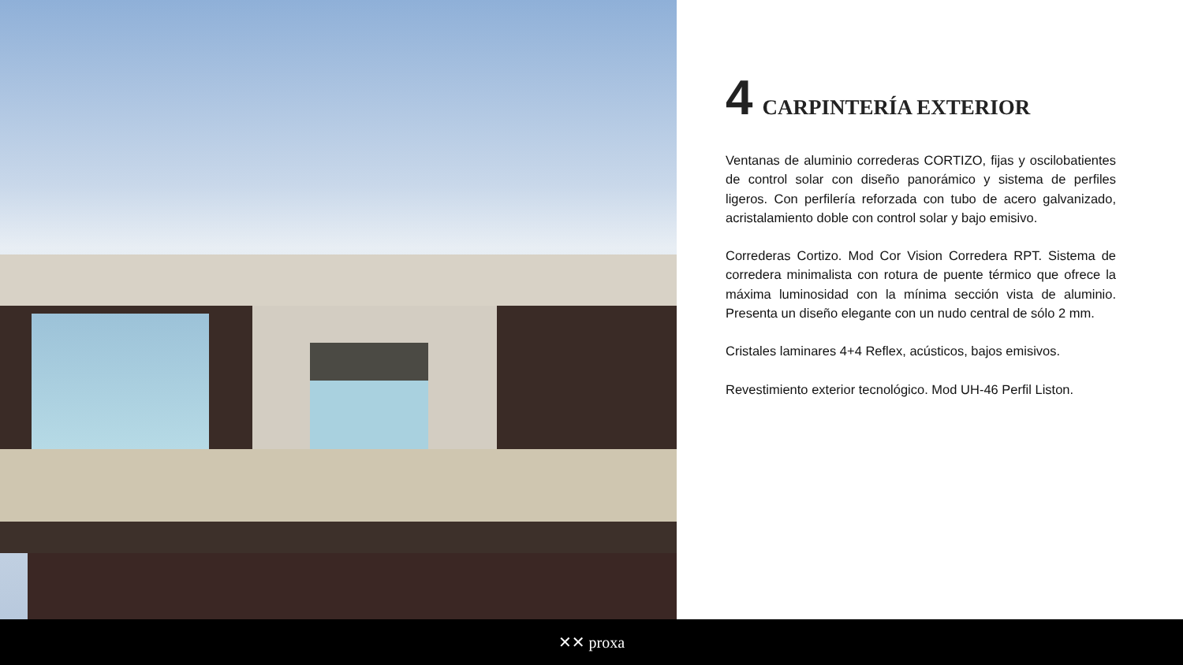4 CARPINTERÍA EXTERIOR
Ventanas de aluminio correderas CORTIZO, fijas y oscilobatientes de control solar con diseño panorámico y sistema de perfiles ligeros. Con perfilería reforzada con tubo de acero galvanizado, acristalamiento doble con control solar y bajo emisivo.
Correderas Cortizo. Mod Cor Vision Corredera RPT. Sistema de corredera minimalista con rotura de puente térmico que ofrece la máxima luminosidad con la mínima sección vista de aluminio. Presenta un diseño elegante con un nudo central de sólo 2 mm.
Cristales laminares 4+4 Reflex, acústicos, bajos emisivos.
Revestimiento exterior tecnológico. Mod UH-46 Perfil Liston.
✕✕ proxa